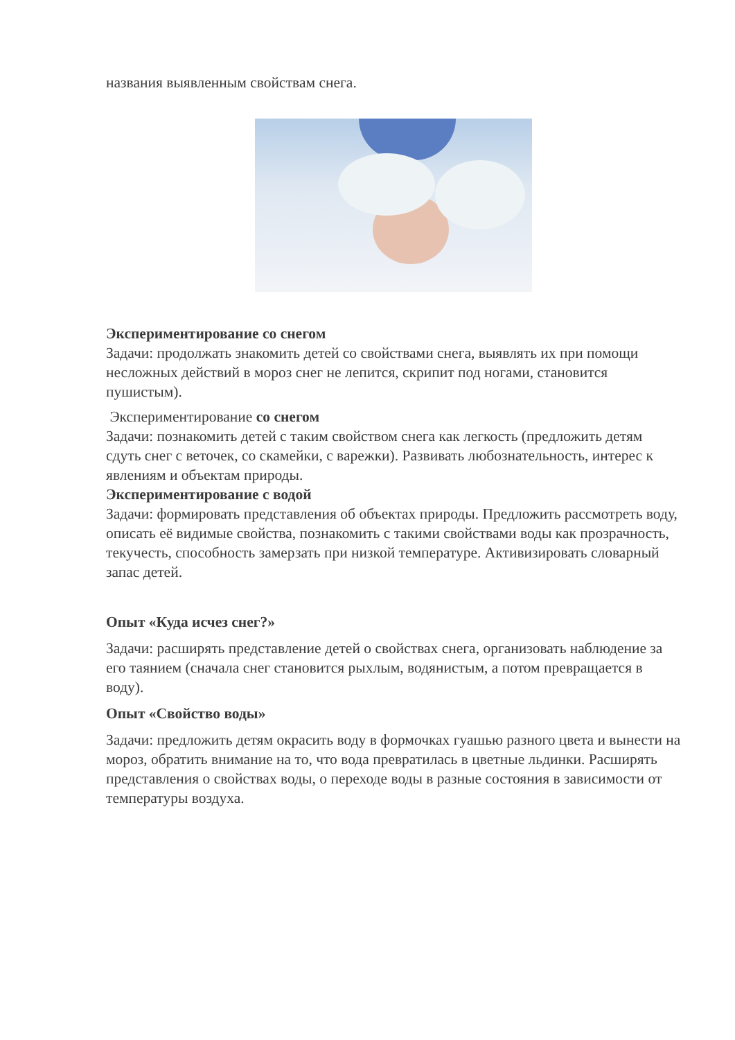названия выявленным свойствам снега.
Экспериментирование со снегом
Задачи: продолжать знакомить детей со свойствами снега, выявлять их при помощи несложных действий в мороз снег не лепится, скрипит под ногами, становится пушистым).
Экспериментирование со снегом
Задачи: познакомить детей с таким свойством снега как легкость (предложить детям сдуть снег с веточек, со скамейки, с варежки). Развивать любознательность, интерес к явлениям и объектам природы.
Экспериментирование с водой
Задачи: формировать представления об объектах природы. Предложить рассмотреть воду, описать её видимые свойства, познакомить с такими свойствами воды как прозрачность, текучесть, способность замерзать при низкой температуре. Активизировать словарный запас детей.
Опыт «Куда исчез снег?»
Задачи: расширять представление детей о свойствах снега, организовать наблюдение за его таянием (сначала снег становится рыхлым, водянистым, а потом превращается в воду).
Опыт «Свойство воды»
Задачи: предложить детям окрасить воду в формочках гуашью разного цвета и вынести на мороз, обратить внимание на то, что вода превратилась в цветные льдинки. Расширять представления о свойствах воды, о переходе воды в разные состояния в зависимости от температуры воздуха.